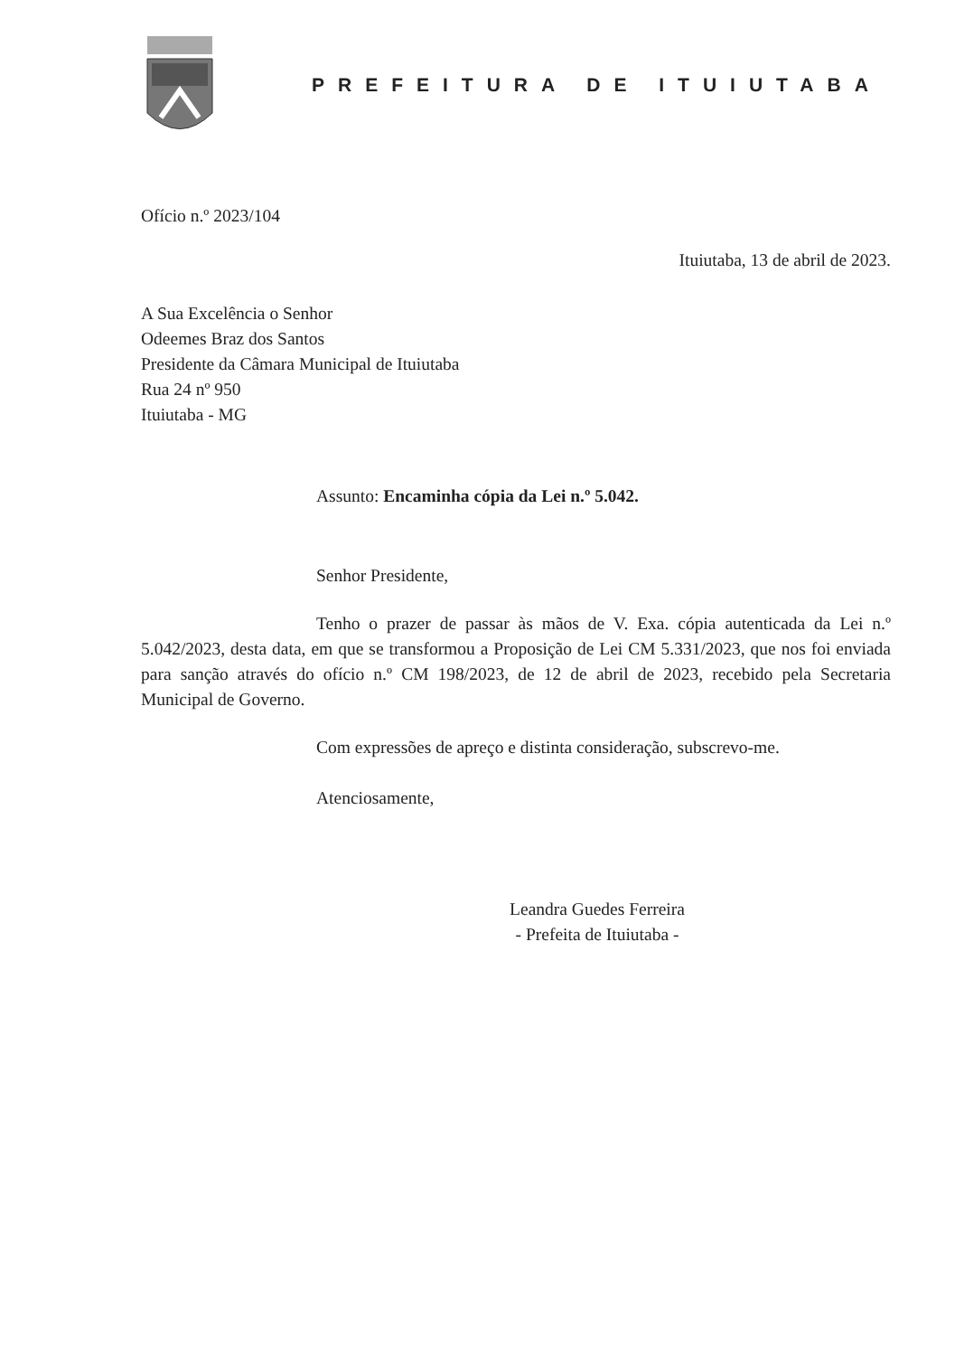PREFEITURA DE ITUIUTABA
Ofício n.º 2023/104
Ituiutaba, 13 de abril de 2023.
A Sua Excelência o Senhor
Odeemes Braz dos Santos
Presidente da Câmara Municipal de Ituiutaba
Rua 24 nº 950
Ituiutaba - MG
Assunto: Encaminha cópia da Lei n.º 5.042.
Senhor Presidente,
Tenho o prazer de passar às mãos de V. Exa. cópia autenticada da Lei n.º 5.042/2023, desta data, em que se transformou a Proposição de Lei CM 5.331/2023, que nos foi enviada para sanção através do ofício n.º CM 198/2023, de 12 de abril de 2023, recebido pela Secretaria Municipal de Governo.
Com expressões de apreço e distinta consideração, subscrevo-me.
Atenciosamente,
Leandra Guedes Ferreira
- Prefeita de Ituiutaba -